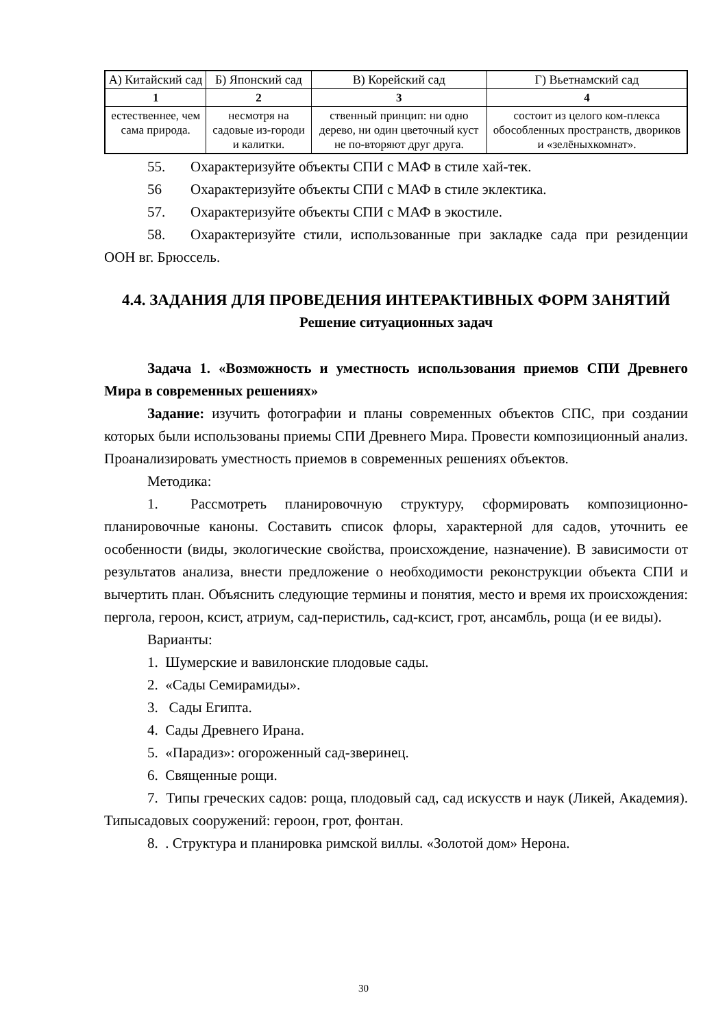| А) Китайский сад | Б) Японский сад | В) Корейский сад | Г) Вьетнамский сад |
| --- | --- | --- | --- |
| 1 | 2 | 3 | 4 |
| естественнее, чем сама природа. | несмотря на садовые из-городи и калитки. | ственный принцип: ни одно дерево, ни один цветочный куст не по-вторяют друг друга. | состоит из целого ком-плекса обособленных пространств, двориков и «зелёныхкомнат». |
55. Охарактеризуйте объекты СПИ с МАФ в стиле хай-тек.
56 Охарактеризуйте объекты СПИ с МАФ в стиле эклектика.
57. Охарактеризуйте объекты СПИ с МАФ в экостиле.
58. Охарактеризуйте стили, использованные при закладке сада при резиденции ООН вг. Брюссель.
4.4. ЗАДАНИЯ ДЛЯ ПРОВЕДЕНИЯ ИНТЕРАКТИВНЫХ ФОРМ ЗАНЯТИЙ
Решение ситуационных задач
Задача 1. «Возможность и уместность использования приемов СПИ Древнего Мира в современных решениях»
Задание: изучить фотографии и планы современных объектов СПС, при создании которых были использованы приемы СПИ Древнего Мира. Провести композиционный анализ. Проанализировать уместность приемов в современных решениях объектов.
Методика:
1. Рассмотреть планировочную структуру, сформировать композиционно-планировочные каноны. Составить список флоры, характерной для садов, уточнить ее особенности (виды, экологические свойства, происхождение, назначение). В зависимости от результатов анализа, внести предложение о необходимости реконструкции объекта СПИ и вычертить план. Объяснить следующие термины и понятия, место и время их происхождения: пергола, героон, ксист, атриум, сад-перистиль, сад-ксист, грот, ансамбль, роща (и ее виды).
Варианты:
1. Шумерские и вавилонские плодовые сады.
2. «Сады Семирамиды».
3. Сады Египта.
4. Сады Древнего Ирана.
5. «Парадиз»: огороженный сад-зверинец.
6. Священные рощи.
7. Типы греческих садов: роща, плодовый сад, сад искусств и наук (Ликей, Академия). Типысадовых сооружений: героон, грот, фонтан.
8. . Структура и планировка римской виллы. «Золотой дом» Нерона.
30